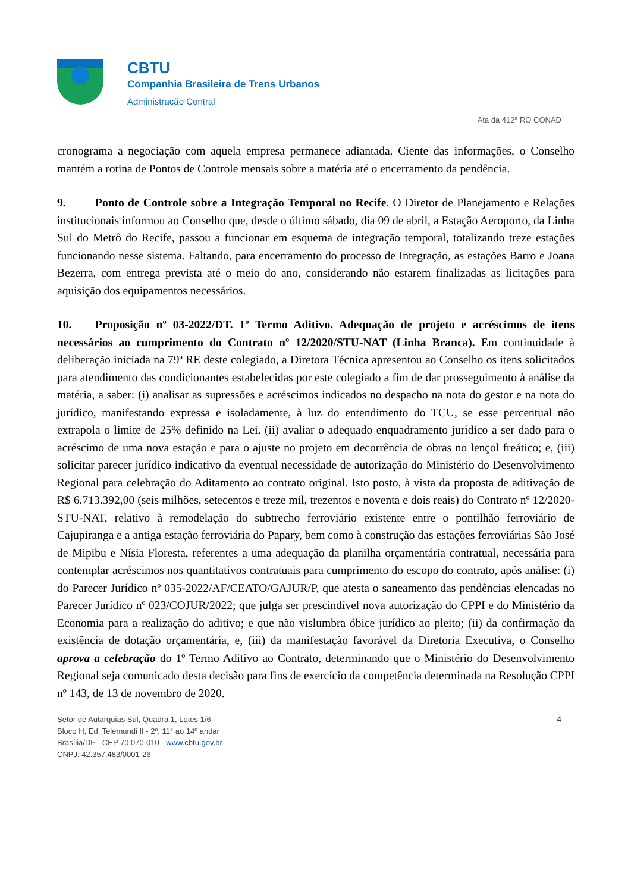CBTU
Companhia Brasileira de Trens Urbanos
Administração Central
Ata da 412ª RO CONAD
cronograma a negociação com aquela empresa permanece adiantada. Ciente das informações, o Conselho mantém a rotina de Pontos de Controle mensais sobre a matéria até o encerramento da pendência.
9. Ponto de Controle sobre a Integração Temporal no Recife. O Diretor de Planejamento e Relações institucionais informou ao Conselho que, desde o último sábado, dia 09 de abril, a Estação Aeroporto, da Linha Sul do Metrô do Recife, passou a funcionar em esquema de integração temporal, totalizando treze estações funcionando nesse sistema. Faltando, para encerramento do processo de Integração, as estações Barro e Joana Bezerra, com entrega prevista até o meio do ano, considerando não estarem finalizadas as licitações para aquisição dos equipamentos necessários.
10. Proposição nº 03-2022/DT. 1º Termo Aditivo. Adequação de projeto e acréscimos de itens necessários ao cumprimento do Contrato nº 12/2020/STU-NAT (Linha Branca). Em continuidade à deliberação iniciada na 79ª RE deste colegiado, a Diretora Técnica apresentou ao Conselho os itens solicitados para atendimento das condicionantes estabelecidas por este colegiado a fim de dar prosseguimento à análise da matéria, a saber: (i) analisar as supressões e acréscimos indicados no despacho na nota do gestor e na nota do jurídico, manifestando expressa e isoladamente, à luz do entendimento do TCU, se esse percentual não extrapola o limite de 25% definido na Lei. (ii) avaliar o adequado enquadramento jurídico a ser dado para o acréscimo de uma nova estação e para o ajuste no projeto em decorrência de obras no lençol freático; e, (iii) solicitar parecer jurídico indicativo da eventual necessidade de autorização do Ministério do Desenvolvimento Regional para celebração do Aditamento ao contrato original. Isto posto, à vista da proposta de aditivação de R$ 6.713.392,00 (seis milhões, setecentos e treze mil, trezentos e noventa e dois reais) do Contrato nº 12/2020-STU-NAT, relativo à remodelação do subtrecho ferroviário existente entre o pontilhão ferroviário de Cajupiranga e a antiga estação ferroviária do Papary, bem como à construção das estações ferroviárias São José de Mipibu e Nísia Floresta, referentes a uma adequação da planilha orçamentária contratual, necessária para contemplar acréscimos nos quantitativos contratuais para cumprimento do escopo do contrato, após análise: (i) do Parecer Jurídico nº 035-2022/AF/CEATO/GAJUR/P, que atesta o saneamento das pendências elencadas no Parecer Jurídico nº 023/COJUR/2022; que julga ser prescindível nova autorização do CPPI e do Ministério da Economia para a realização do aditivo; e que não vislumbra óbice jurídico ao pleito; (ii) da confirmação da existência de dotação orçamentária, e, (iii) da manifestação favorável da Diretoria Executiva, o Conselho aprova a celebração do 1º Termo Aditivo ao Contrato, determinando que o Ministério do Desenvolvimento Regional seja comunicado desta decisão para fins de exercício da competência determinada na Resolução CPPI nº 143, de 13 de novembro de 2020.
Setor de Autarquias Sul, Quadra 1, Lotes 1/6
Bloco H, Ed. Telemundi II - 2º, 11° ao 14º andar
Brasília/DF - CEP 70.070-010 - www.cbtu.gov.br
CNPJ: 42.357.483/0001-26
4